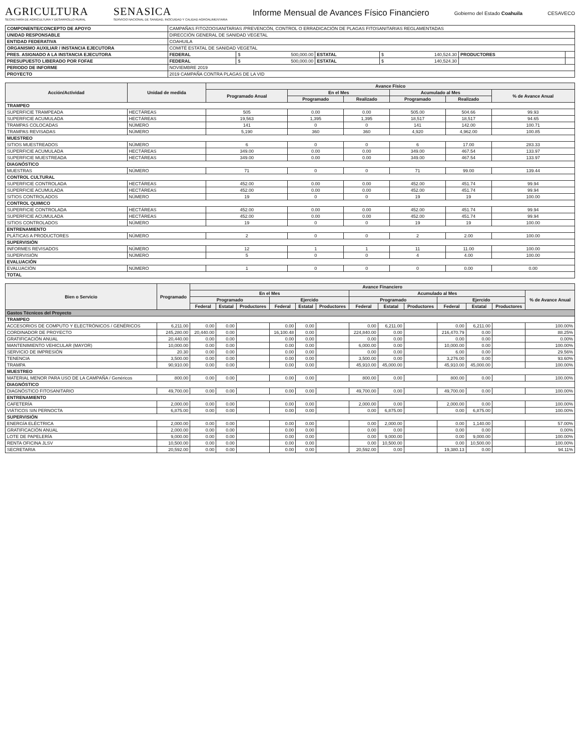AGRICULTURA
SECRETARÍA DE AGRICULTURA Y DESARROLLO RURAL
SENASICA
SERVICIO NACIONAL DE SANIDAD, INOCUIDAD Y CALIDAD AGROALIMENTARIA
Informe Mensual de Avances Físico Financiero
Gobierno del Estado Coahuila CESAVECO
| COMPONENTE/CONCEPTO DE APOYO | CAMPAÑAS FITOZOOSANITARIAS /PREVENCÓN, CONTROL O ERRADICACIÓN DE PLAGAS FITOSANITARIAS REGLAMENTADAS | | | | | |
| UNIDAD RESPONSABLE | DIRECCIÓN GENERAL DE SANIDAD VEGETAL | | | | | |
| ENTIDAD FEDERATIVA | COAHUILA | | | | | |
| ORGANISMO AUXILIAR / INSTANCIA EJECUTORA | COMITÉ ESTATAL DE SANIDAD VEGETAL | | | | | |
| PRES. ASIGNADO A LA INSTANCIA EJECUTORA | FEDERAL | $ 500,000.00 | ESTATAL | $ 140,524.30 | PRODUCTORES | |
| PRESUPUESTO LIBERADO POR FOFAE | FEDERAL | $ 500,000.00 | ESTATAL | $ 140,524.30 | | |
| PERIODO DE INFORME | NOVIEMBRE 2019 | | | | | |
| PROYECTO | 2019 CAMPAÑA CONTRA PLAGAS DE LA VID | | | | | |
| Acción/Actividad | Unidad de medida | Avance Físico | | | | | |
| --- | --- | --- | --- | --- | --- | --- | --- |
| | | Programado Anual | En el Mes | | Acumulado al Mes | | % de Avance Anual |
| | | | Programado | Realizado | Programado | Realizado | |
| TRAMPEO | | | | | | | |
| SUPERFICIE TRAMPEADA | HECTÁREAS | 505 | 0.00 | 0.00 | 505.00 | 504.66 | 99.93 |
| SUPERFICIE ACUMULADA | HECTÁREAS | 19,563 | 1,395 | 1,395 | 18,517 | 18,517 | 94.65 |
| TRAMPAS COLOCADAS | NÚMERO | 141 | 0 | 0 | 141 | 142.00 | 100.71 |
| TRAMPAS REVISADAS | NÚMERO | 5,190 | 360 | 360 | 4,920 | 4,962.00 | 100.85 |
| MUESTREO | | | | | | | |
| SITIOS MUESTREADOS | NÚMERO | 6 | 0 | 0 | 6 | 17.00 | 283.33 |
| SUPERFICIE ACUMULADA | HECTÁREAS | 349.00 | 0.00 | 0.00 | 349.00 | 467.54 | 133.97 |
| SUPERFICIE MUESTREADA | HECTÁREAS | 349.00 | 0.00 | 0.00 | 349.00 | 467.54 | 133.97 |
| DIAGNÓSTICO | | | | | | | |
| MUESTRAS | NÚMERO | 71 | 0 | 0 | 71 | 99.00 | 139.44 |
| CONTROL CULTURAL | | | | | | | |
| SUPERFICIE CONTROLADA | HECTÁREAS | 452.00 | 0.00 | 0.00 | 452.00 | 451.74 | 99.94 |
| SUPERFICIE ACUMULADA | HECTÁREAS | 452.00 | 0.00 | 0.00 | 452.00 | 451.74 | 99.94 |
| SITIOS CONTROLADOS | NÚMERO | 19 | 0 | 0 | 19 | 19 | 100.00 |
| CONTROL QUIMICO | | | | | | | |
| SUPERFICIE CONTROLADA | HECTÁREAS | 452.00 | 0.00 | 0.00 | 452.00 | 451.74 | 99.94 |
| SUPERFICIE ACUMULADA | HECTÁREAS | 452.00 | 0.00 | 0.00 | 452.00 | 451.74 | 99.94 |
| SITIOS CONTROLADOS | NÚMERO | 19 | 0 | 0 | 19 | 19 | 100.00 |
| ENTRENAMIENTO | | | | | | | |
| PLÁTICAS A PRODUCTORES | NÚMERO | 2 | 0 | 0 | 2 | 2.00 | 100.00 |
| SUPERVISIÓN | | | | | | | |
| INFORMES REVISADOS | NÚMERO | 12 | 1 | 1 | 11 | 11.00 | 100.00 |
| SUPERVISIÓN | NÚMERO | 5 | 0 | 0 | 4 | 4.00 | 100.00 |
| EVALUACIÓN | | | | | | | |
| EVALUACIÓN | NÚMERO | 1 | 0 | 0 | 0 | 0.00 | 0.00 |
| TOTAL | | | | | | | |
| Bien o Servicio | Programado | Avance Financiero | | | | | | | | | | | | |
| --- | --- | --- | --- | --- | --- | --- | --- | --- | --- | --- | --- | --- | --- | --- |
| | | En el Mes | | | | | | Acumulado al Mes | | | | | | % de Avance Anual |
| | | Programado | | | Ejercido | | | Programado | | | Ejercido | | | |
| | | Federal | Estatal | Productores | Federal | Estatal | Productores | Federal | Estatal | Productores | Federal | Estatal | Productores | |
| Gastos Técnicos del Proyecto | | | | | | | | | | | | | | |
| TRAMPEO | | | | | | | | | | | | | | |
| ACCESORIOS DE COMPUTO Y ELECTRÓNICOS / GENÉRICOS | 6,211.00 | 0.00 | 0.00 | | 0.00 | 0.00 | | 0.00 | 6,211.00 | | 0.00 | 6,211.00 | | 100.00% |
| CORDINADOR DE PROYECTO | 245,280.00 | 20,440.00 | 0.00 | | 16,100.48 | 0.00 | | 224,840.00 | 0.00 | | 216,470.79 | 0.00 | | 88.25% |
| GRATIFICACIÓN ANUAL | 20,440.00 | 0.00 | 0.00 | | 0.00 | 0.00 | | 0.00 | 0.00 | | 0.00 | 0.00 | | 0.00% |
| MANTENIMIENTO VEHICULAR (MAYOR) | 10,000.00 | 0.00 | 0.00 | | 0.00 | 0.00 | | 6,000.00 | 0.00 | | 10,000.00 | 0.00 | | 100.00% |
| SERVICIO DE IMPRESIÓN | 20.30 | 0.00 | 0.00 | | 0.00 | 0.00 | | 0.00 | 0.00 | | 6.00 | 0.00 | | 29.56% |
| TENENCIA | 3,500.00 | 0.00 | 0.00 | | 0.00 | 0.00 | | 3,500.00 | 0.00 | | 3,276.00 | 0.00 | | 93.60% |
| TRAMPA | 90,910.00 | 0.00 | 0.00 | | 0.00 | 0.00 | | 45,910.00 | 45,000.00 | | 45,910.00 | 45,000.00 | | 100.00% |
| MUESTREO | | | | | | | | | | | | | | |
| MATERIAL MENOR PARA USO DE LA CAMPAÑA / Genéricos | 800.00 | 0.00 | 0.00 | | 0.00 | 0.00 | | 800.00 | 0.00 | | 800.00 | 0.00 | | 100.00% |
| DIAGNÓSTICO | | | | | | | | | | | | | | |
| DIAGNÓSTICO FITOSANITARIO | 49,700.00 | 0.00 | 0.00 | | 0.00 | 0.00 | | 49,700.00 | 0.00 | | 49,700.00 | 0.00 | | 100.00% |
| ENTRENAMIENTO | | | | | | | | | | | | | | |
| CAFETERÍA | 2,000.00 | 0.00 | 0.00 | | 0.00 | 0.00 | | 2,000.00 | 0.00 | | 2,000.00 | 0.00 | | 100.00% |
| VIÁTICOS SIN PERNOCTA | 6,875.00 | 0.00 | 0.00 | | 0.00 | 0.00 | | 0.00 | 6,875.00 | | 0.00 | 6,875.00 | | 100.00% |
| SUPERVISIÓN | | | | | | | | | | | | | | |
| ENERGÍA ELÉCTRICA | 2,000.00 | 0.00 | 0.00 | | 0.00 | 0.00 | | 0.00 | 2,000.00 | | 0.00 | 1,140.00 | | 57.00% |
| GRATIFICACIÓN ANUAL | 2,000.00 | 0.00 | 0.00 | | 0.00 | 0.00 | | 0.00 | 0.00 | | 0.00 | 0.00 | | 0.00% |
| LOTE DE PAPELERÍA | 9,000.00 | 0.00 | 0.00 | | 0.00 | 0.00 | | 0.00 | 9,000.00 | | 0.00 | 9,000.00 | | 100.00% |
| RENTA OFICINA JLSV | 10,500.00 | 0.00 | 0.00 | | 0.00 | 0.00 | | 0.00 | 10,500.00 | | 0.00 | 10,500.00 | | 100.00% |
| SECRETARIA | 20,592.00 | 0.00 | 0.00 | | 0.00 | 0.00 | | 20,592.00 | 0.00 | | 19,380.13 | 0.00 | | 94.11% |